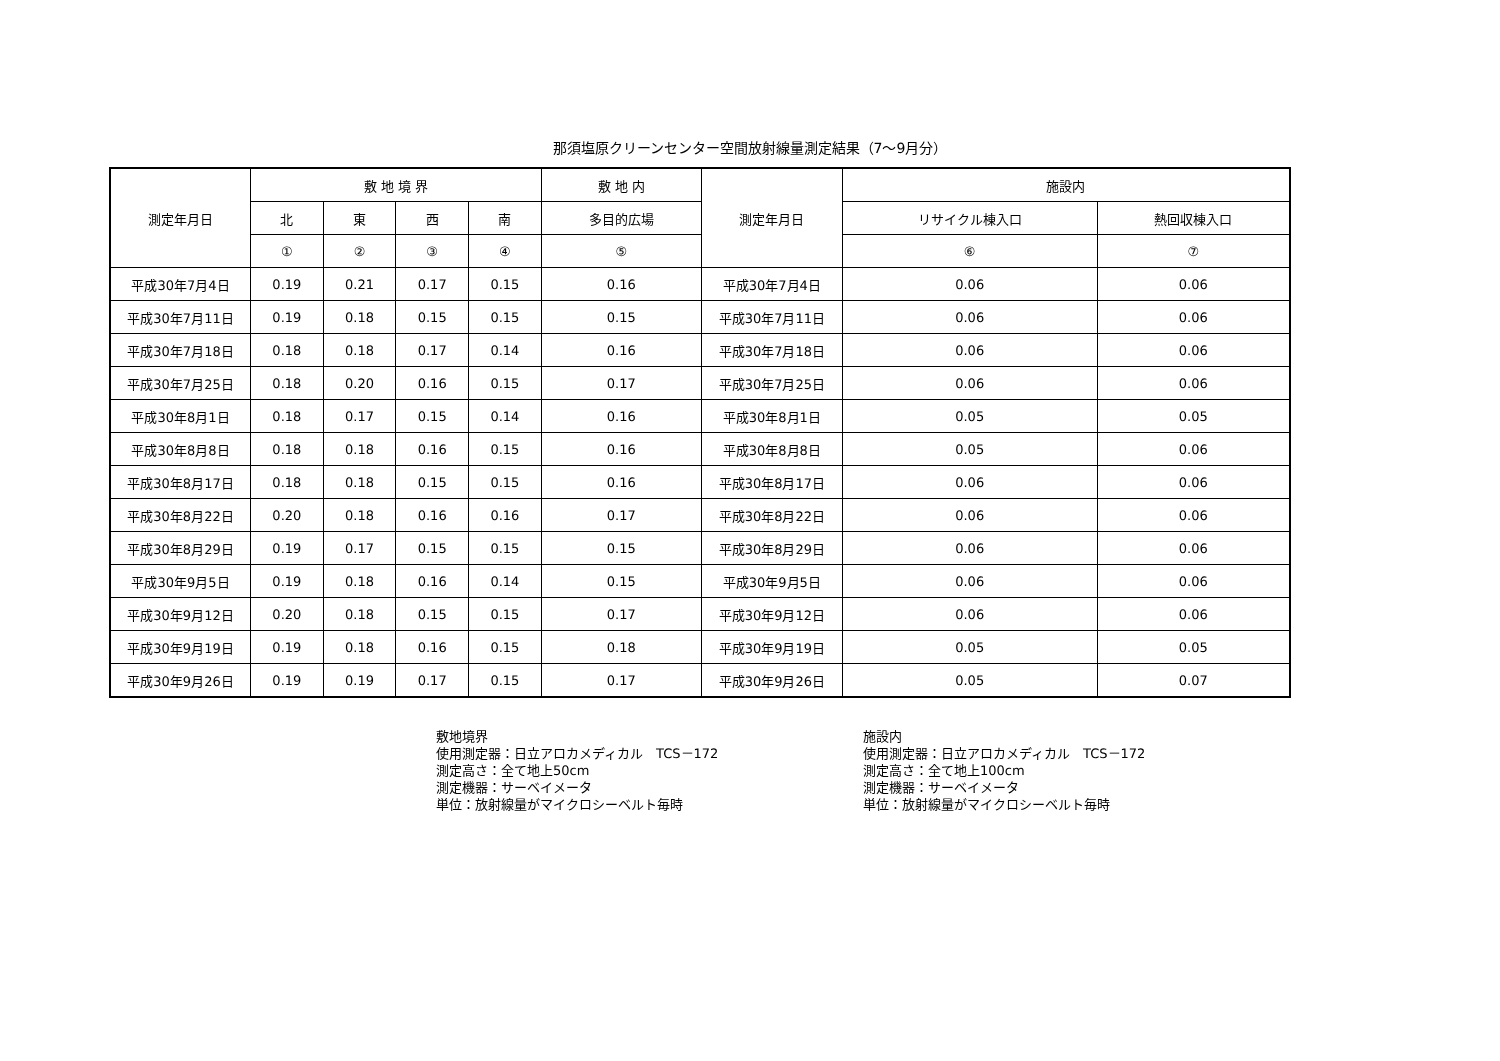那須塩原クリーンセンター空間放射線量測定結果（7～9月分）
| 測定年月日 | 敷 地 境 界 | | | | 敷 地 内 | 測定年月日 | 施設内 | |
| --- | --- | --- | --- | --- | --- | --- | --- | --- |
| | 北 | 東 | 西 | 南 | 多目的広場 | | リサイクル棟入口 | 熱回収棟入口 |
| | ① | ② | ③ | ④ | ⑤ | | ⑥ | ⑦ |
| 平成30年7月4日 | 0.19 | 0.21 | 0.17 | 0.15 | 0.16 | 平成30年7月4日 | 0.06 | 0.06 |
| 平成30年7月11日 | 0.19 | 0.18 | 0.15 | 0.15 | 0.15 | 平成30年7月11日 | 0.06 | 0.06 |
| 平成30年7月18日 | 0.18 | 0.18 | 0.17 | 0.14 | 0.16 | 平成30年7月18日 | 0.06 | 0.06 |
| 平成30年7月25日 | 0.18 | 0.20 | 0.16 | 0.15 | 0.17 | 平成30年7月25日 | 0.06 | 0.06 |
| 平成30年8月1日 | 0.18 | 0.17 | 0.15 | 0.14 | 0.16 | 平成30年8月1日 | 0.05 | 0.05 |
| 平成30年8月8日 | 0.18 | 0.18 | 0.16 | 0.15 | 0.16 | 平成30年8月8日 | 0.05 | 0.06 |
| 平成30年8月17日 | 0.18 | 0.18 | 0.15 | 0.15 | 0.16 | 平成30年8月17日 | 0.06 | 0.06 |
| 平成30年8月22日 | 0.20 | 0.18 | 0.16 | 0.16 | 0.17 | 平成30年8月22日 | 0.06 | 0.06 |
| 平成30年8月29日 | 0.19 | 0.17 | 0.15 | 0.15 | 0.15 | 平成30年8月29日 | 0.06 | 0.06 |
| 平成30年9月5日 | 0.19 | 0.18 | 0.16 | 0.14 | 0.15 | 平成30年9月5日 | 0.06 | 0.06 |
| 平成30年9月12日 | 0.20 | 0.18 | 0.15 | 0.15 | 0.17 | 平成30年9月12日 | 0.06 | 0.06 |
| 平成30年9月19日 | 0.19 | 0.18 | 0.16 | 0.15 | 0.18 | 平成30年9月19日 | 0.05 | 0.05 |
| 平成30年9月26日 | 0.19 | 0.19 | 0.17 | 0.15 | 0.17 | 平成30年9月26日 | 0.05 | 0.07 |
敷地境界
使用測定器：日立アロカメディカル　TCS－172
測定高さ：全て地上50cm
測定機器：サーベイメータ
単位：放射線量がマイクロシーベルト毎時
施設内
使用測定器：日立アロカメディカル　TCS－172
測定高さ：全て地上100cm
測定機器：サーベイメータ
単位：放射線量がマイクロシーベルト毎時